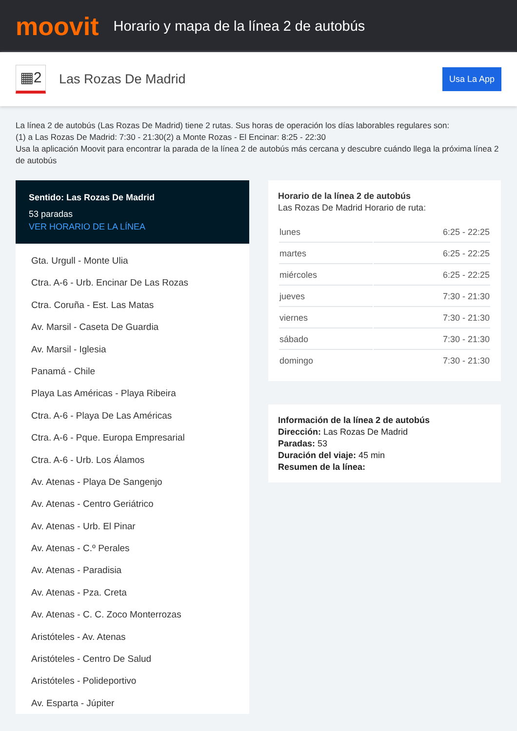moovit
Horario y mapa de la línea 2 de autobús
▦2
Las Rozas De Madrid
Usa La App
La línea 2 de autobús (Las Rozas De Madrid) tiene 2 rutas. Sus horas de operación los días laborables regulares son:
(1) a Las Rozas De Madrid: 7:30 - 21:30(2) a Monte Rozas - El Encinar: 8:25 - 22:30
Usa la aplicación Moovit para encontrar la parada de la línea 2 de autobús más cercana y descubre cuándo llega la próxima línea 2 de autobús
Sentido: Las Rozas De Madrid
53 paradas
VER HORARIO DE LA LÍNEA
Gta. Urgull - Monte Ulia
Ctra. A-6 - Urb. Encinar De Las Rozas
Ctra. Coruña - Est. Las Matas
Av. Marsil - Caseta De Guardia
Av. Marsil - Iglesia
Panamá - Chile
Playa Las Américas - Playa Ribeira
Ctra. A-6 - Playa De Las Américas
Ctra. A-6 - Pque. Europa Empresarial
Ctra. A-6 - Urb. Los Álamos
Av. Atenas - Playa De Sangenjo
Av. Atenas - Centro Geriátrico
Av. Atenas - Urb. El Pinar
Av. Atenas - C.º Perales
Av. Atenas - Paradisia
Av. Atenas - Pza. Creta
Av. Atenas - C. C. Zoco Monterrozas
Aristóteles - Av. Atenas
Aristóteles - Centro De Salud
Aristóteles - Polideportivo
Av. Esparta - Júpiter
Horario de la línea 2 de autobús
Las Rozas De Madrid Horario de ruta:
| lunes | 6:25 - 22:25 |
| martes | 6:25 - 22:25 |
| miércoles | 6:25 - 22:25 |
| jueves | 7:30 - 21:30 |
| viernes | 7:30 - 21:30 |
| sábado | 7:30 - 21:30 |
| domingo | 7:30 - 21:30 |
Información de la línea 2 de autobús
Dirección: Las Rozas De Madrid
Paradas: 53
Duración del viaje: 45 min
Resumen de la línea: